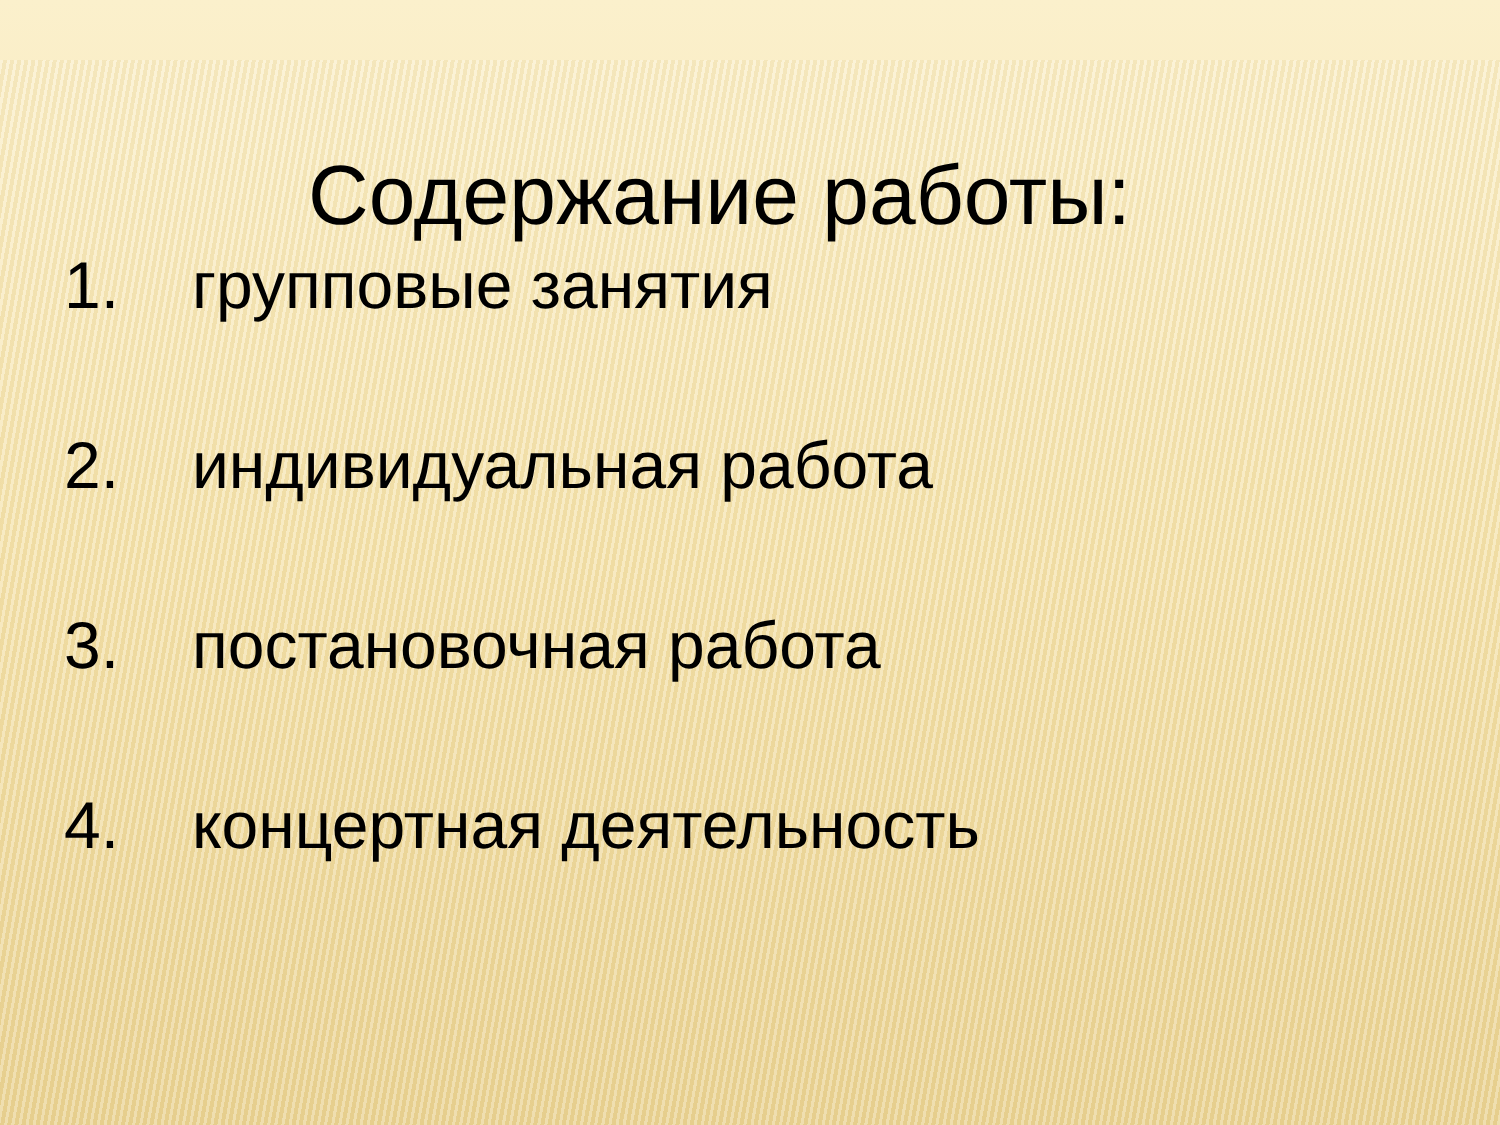Содержание работы:
1. групповые занятия
2. индивидуальная работа
3. постановочная работа
4. концертная деятельность